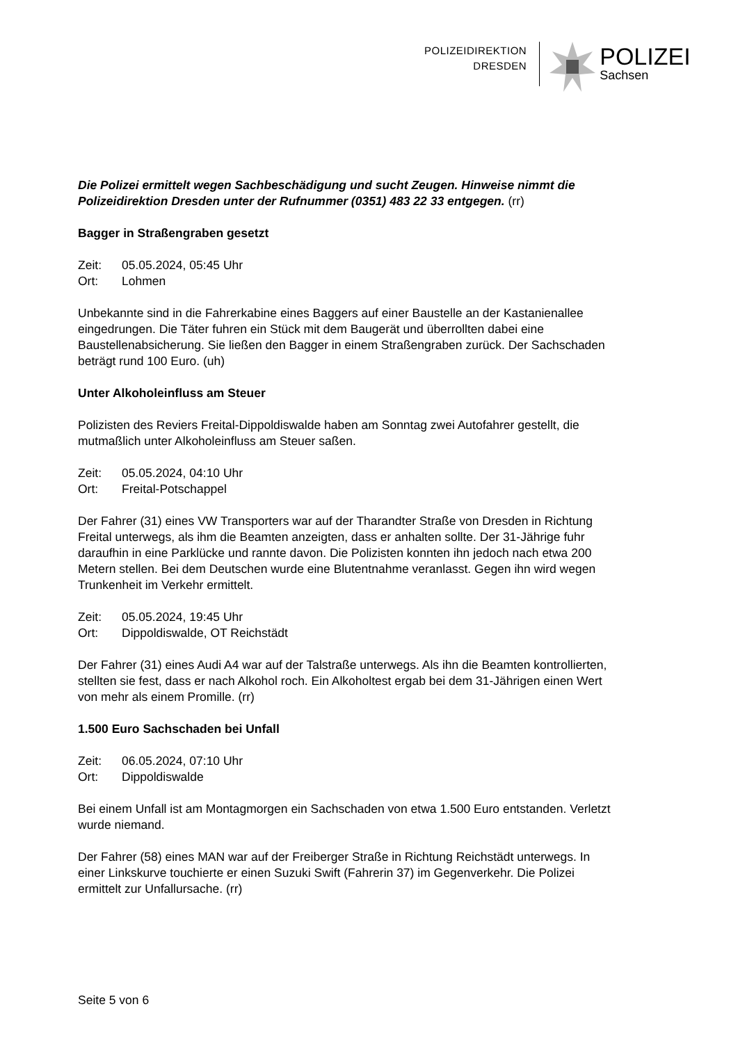POLIZEIDIREKTION
DRESDEN
POLIZEI
Sachsen
Die Polizei ermittelt wegen Sachbeschädigung und sucht Zeugen. Hinweise nimmt die Polizeidirektion Dresden unter der Rufnummer (0351) 483 22 33 entgegen. (rr)
Bagger in Straßengraben gesetzt
Zeit: 05.05.2024, 05:45 Uhr
Ort: Lohmen
Unbekannte sind in die Fahrerkabine eines Baggers auf einer Baustelle an der Kastanienallee eingedrungen. Die Täter fuhren ein Stück mit dem Baugerät und überrollten dabei eine Baustellenabsicherung. Sie ließen den Bagger in einem Straßengraben zurück. Der Sachschaden beträgt rund 100 Euro. (uh)
Unter Alkoholeinfluss am Steuer
Polizisten des Reviers Freital-Dippoldiswalde haben am Sonntag zwei Autofahrer gestellt, die mutmaßlich unter Alkoholeinfluss am Steuer saßen.
Zeit: 05.05.2024, 04:10 Uhr
Ort: Freital-Potschappel
Der Fahrer (31) eines VW Transporters war auf der Tharandter Straße von Dresden in Richtung Freital unterwegs, als ihm die Beamten anzeigten, dass er anhalten sollte. Der 31-Jährige fuhr daraufhin in eine Parklücke und rannte davon. Die Polizisten konnten ihn jedoch nach etwa 200 Metern stellen. Bei dem Deutschen wurde eine Blutentnahme veranlasst. Gegen ihn wird wegen Trunkenheit im Verkehr ermittelt.
Zeit: 05.05.2024, 19:45 Uhr
Ort: Dippoldiswalde, OT Reichstädt
Der Fahrer (31) eines Audi A4 war auf der Talstraße unterwegs. Als ihn die Beamten kontrollierten, stellten sie fest, dass er nach Alkohol roch. Ein Alkoholtest ergab bei dem 31-Jährigen einen Wert von mehr als einem Promille. (rr)
1.500 Euro Sachschaden bei Unfall
Zeit: 06.05.2024, 07:10 Uhr
Ort: Dippoldiswalde
Bei einem Unfall ist am Montagmorgen ein Sachschaden von etwa 1.500 Euro entstanden. Verletzt wurde niemand.
Der Fahrer (58) eines MAN war auf der Freiberger Straße in Richtung Reichstädt unterwegs. In einer Linkskurve touchierte er einen Suzuki Swift (Fahrerin 37) im Gegenverkehr. Die Polizei ermittelt zur Unfallursache. (rr)
Seite 5 von 6